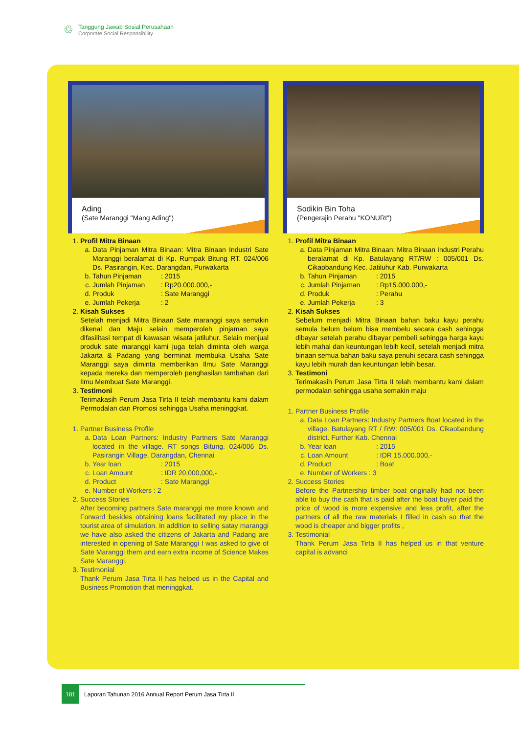♲
Tanggung Jawab Sosial Perusahaan
Corporate Social Responsibility
Ading
(Sate Maranggi "Mang Ading")
1. Profil Mitra Binaan
a. Data Pinjaman Mitra Binaan: Mitra Binaan Industri Sate Maranggi beralamat di Kp. Rumpak Bitung RT. 024/006 Ds. Pasirangin, Kec. Darangdan, Purwakarta
b. Tahun Pinjaman: 2015
c. Jumlah Pinjaman: Rp20.000.000,-
d. Produk: Sate Maranggi
e. Jumlah Pekerja: 2
2. Kisah Sukses
Setelah menjadi Mitra Binaan Sate maranggi saya semakin dikenal dan Maju selain memperoleh pinjaman saya difasilitasi tempat di kawasan wisata jatiluhur. Selain menjual produk sate maranggi kami juga telah diminta oleh warga Jakarta & Padang yang berminat membuka Usaha Sate Maranggi saya diminta memberikan Ilmu Sate Maranggi kepada mereka dan memperoleh penghasilan tambahan dari Ilmu Membuat Sate Maranggi.
3. Testimoni
Terimakasih Perum Jasa Tirta II telah membantu kami dalam Permodalan dan Promosi sehingga Usaha meninggkat.
1. Partner Business Profile
a. Data Loan Partners: Industry Partners Sate Maranggi located in the village. RT songs Bitung. 024/006 Ds. Pasirangin Village. Darangdan, Chennai
b. Year loan: 2015
c. Loan Amount: IDR 20,000,000,-
d. Product: Sate Maranggi
e. Number of Workers : 2
2. Success Stories
After becoming partners Sate maranggi me more known and Forward besides obtaining loans facilitated my place in the tourist area of simulation. In addition to selling satay maranggi we have also asked the citizens of Jakarta and Padang are interested in opening of Sate Maranggi I was asked to give of Sate Maranggi them and earn extra income of Science Makes Sate Maranggi.
3. Testimonial
Thank Perum Jasa Tirta II has helped us in the Capital and Business Promotion that meninggkat.
Sodikin Bin Toha
(Pengerajin Perahu "KONURI")
1. Profil Mitra Binaan
a. Data Pinjaman Mitra Binaan: Mitra Binaan Industri Perahu beralamat di Kp. Batulayang RT/RW : 005/001 Ds. Cikaobandung Kec. Jatiluhur Kab. Purwakarta
b. Tahun Pinjaman: 2015
c. Jumlah Pinjaman: Rp15.000.000,-
d. Produk: Perahu
e. Jumlah Pekerja: 3
2. Kisah Sukses
Sebelum menjadi Mitra Binaan bahan baku kayu perahu semula belum belum bisa membelu secara cash sehingga dibayar setelah perahu dibayar pembeli sehingga harga kayu lebih mahal dan keuntungan lebih kecil, setelah menjadi mitra binaan semua bahan baku saya penuhi secara cash sehingga kayu lebih murah dan keuntungan lebih besar.
3. Testimoni
Terimakasih Perum Jasa Tirta II telah membantu kami dalam permodalan sehingga usaha semakin maju
1. Partner Business Profile
a. Data Loan Partners: Industry Partners Boat located in the village. Batulayang RT / RW: 005/001 Ds. Cikaobandung district. Further Kab. Chennai
b. Year loan: 2015
c. Loan Amount: IDR 15.000.000,-
d. Product: Boat
e. Number of Workers : 3
2. Success Stories
Before the Partnership timber boat originally had not been able to buy the cash that is paid after the boat buyer paid the price of wood is more expensive and less profit, after the partners of all the raw materials I filled in cash so that the wood is cheaper and bigger profits ,
3. Testimonial
Thank Perum Jasa Tirta II has helped us in that venture capital is advanci
181 Laporan Tahunan 2016 Annual Report Perum Jasa Tirta II